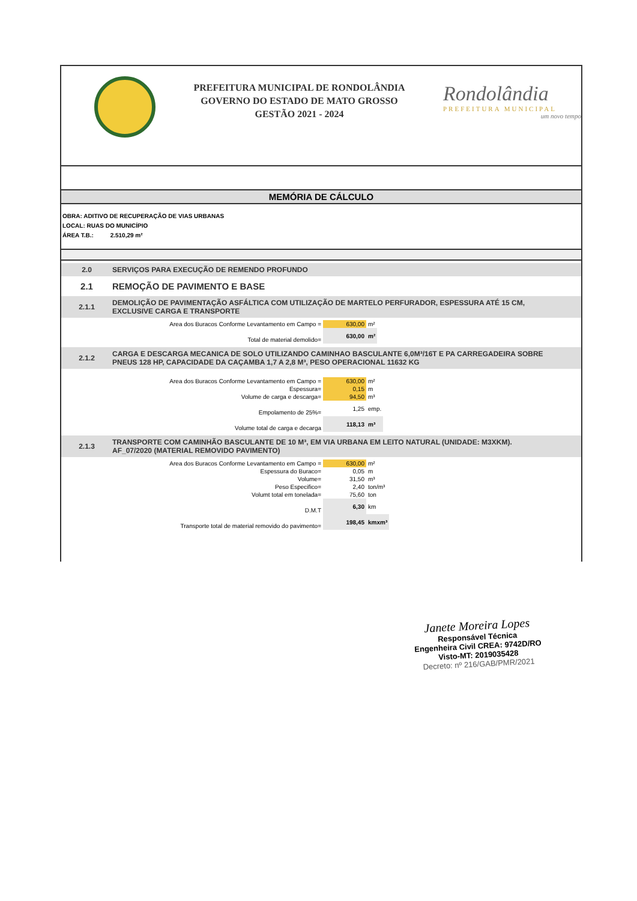PREFEITURA MUNICIPAL DE RONDOLÂNDIA
GOVERNO DO ESTADO DE MATO GROSSO
GESTÃO 2021 - 2024
Rondolândia
PREFEITURA MUNICIPAL
um novo tempo
MEMÓRIA DE CÁLCULO
OBRA: ADITIVO DE RECUPERAÇÃO DE VIAS URBANAS
LOCAL: RUAS DO MUNICÍPIO
ÁREA T.B.: 2.510,29 m²
2.0 SERVIÇOS PARA EXECUÇÃO DE REMENDO PROFUNDO
2.1 REMOÇÃO DE PAVIMENTO E BASE
2.1.1 DEMOLIÇÃO DE PAVIMENTAÇÃO ASFÁLTICA COM UTILIZAÇÃO DE MARTELO PERFURADOR, ESPESSURA ATÉ 15 CM, EXCLUSIVE CARGA E TRANSPORTE
| Area dos Buracos Conforme Levantamento em Campo = | 630,00 | m² |
| Total de material demolido= | 630,00 | m² |
2.1.2 CARGA E DESCARGA MECANICA DE SOLO UTILIZANDO CAMINHAO BASCULANTE 6,0M³/16T E PA CARREGADEIRA SOBRE PNEUS 128 HP, CAPACIDADE DA CAÇAMBA 1,7 A 2,8 M³, PESO OPERACIONAL 11632 KG
| Area dos Buracos Conforme Levantamento em Campo = | 630,00 | m² |
| Espessura= | 0,15 | m |
| Volume de carga e descarga= | 94,50 | m³ |
| Empolamento de 25%= | 1,25 | emp. |
| Volume total de carga e decarga | 118,13 | m³ |
2.1.3 TRANSPORTE COM CAMINHÃO BASCULANTE DE 10 M³, EM VIA URBANA EM LEITO NATURAL (UNIDADE: M3XKM). AF_07/2020 (MATERIAL REMOVIDO PAVIMENTO)
| Area dos Buracos Conforme Levantamento em Campo = | 630,00 | m² |
| Espessura do Buraco= | 0,05 | m |
| Volume= | 31,50 | m³ |
| Peso Especifico= | 2,40 | ton/m³ |
| Volumt total em tonelada= | 75,60 | ton |
| D.M.T | 6,30 | km |
| Transporte total de material removido do pavimento= | 198,45 | kmxm³ |
Janete Moreira Lopes
Responsável Técnica
Engenheira Civil CREA: 9742D/RO
Visto-MT: 2019035428
Decreto: nº 216/GAB/PMR/2021